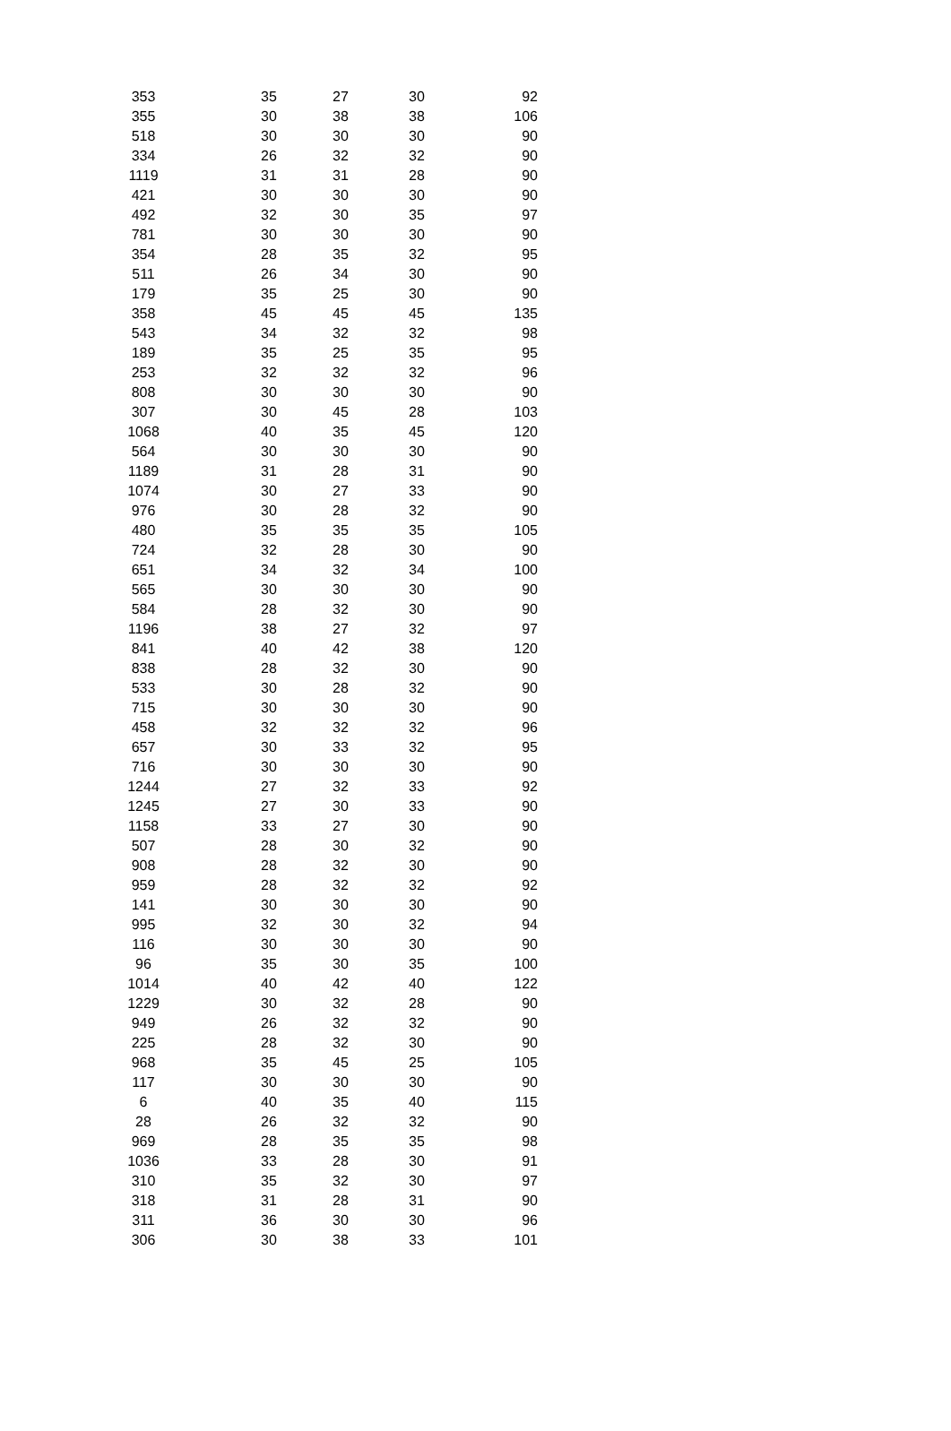| 353 | | 35 | 27 | 30 | 92 |
| 355 | | 30 | 38 | 38 | 106 |
| 518 | | 30 | 30 | 30 | 90 |
| 334 | | 26 | 32 | 32 | 90 |
| 1119 | | 31 | 31 | 28 | 90 |
| 421 | | 30 | 30 | 30 | 90 |
| 492 | | 32 | 30 | 35 | 97 |
| 781 | | 30 | 30 | 30 | 90 |
| 354 | | 28 | 35 | 32 | 95 |
| 511 | | 26 | 34 | 30 | 90 |
| 179 | | 35 | 25 | 30 | 90 |
| 358 | | 45 | 45 | 45 | 135 |
| 543 | | 34 | 32 | 32 | 98 |
| 189 | | 35 | 25 | 35 | 95 |
| 253 | | 32 | 32 | 32 | 96 |
| 808 | | 30 | 30 | 30 | 90 |
| 307 | | 30 | 45 | 28 | 103 |
| 1068 | | 40 | 35 | 45 | 120 |
| 564 | | 30 | 30 | 30 | 90 |
| 1189 | | 31 | 28 | 31 | 90 |
| 1074 | | 30 | 27 | 33 | 90 |
| 976 | | 30 | 28 | 32 | 90 |
| 480 | | 35 | 35 | 35 | 105 |
| 724 | | 32 | 28 | 30 | 90 |
| 651 | | 34 | 32 | 34 | 100 |
| 565 | | 30 | 30 | 30 | 90 |
| 584 | | 28 | 32 | 30 | 90 |
| 1196 | | 38 | 27 | 32 | 97 |
| 841 | | 40 | 42 | 38 | 120 |
| 838 | | 28 | 32 | 30 | 90 |
| 533 | | 30 | 28 | 32 | 90 |
| 715 | | 30 | 30 | 30 | 90 |
| 458 | | 32 | 32 | 32 | 96 |
| 657 | | 30 | 33 | 32 | 95 |
| 716 | | 30 | 30 | 30 | 90 |
| 1244 | | 27 | 32 | 33 | 92 |
| 1245 | | 27 | 30 | 33 | 90 |
| 1158 | | 33 | 27 | 30 | 90 |
| 507 | | 28 | 30 | 32 | 90 |
| 908 | | 28 | 32 | 30 | 90 |
| 959 | | 28 | 32 | 32 | 92 |
| 141 | | 30 | 30 | 30 | 90 |
| 995 | | 32 | 30 | 32 | 94 |
| 116 | | 30 | 30 | 30 | 90 |
| 96 | | 35 | 30 | 35 | 100 |
| 1014 | | 40 | 42 | 40 | 122 |
| 1229 | | 30 | 32 | 28 | 90 |
| 949 | | 26 | 32 | 32 | 90 |
| 225 | | 28 | 32 | 30 | 90 |
| 968 | | 35 | 45 | 25 | 105 |
| 117 | | 30 | 30 | 30 | 90 |
| 6 | | 40 | 35 | 40 | 115 |
| 28 | | 26 | 32 | 32 | 90 |
| 969 | | 28 | 35 | 35 | 98 |
| 1036 | | 33 | 28 | 30 | 91 |
| 310 | | 35 | 32 | 30 | 97 |
| 318 | | 31 | 28 | 31 | 90 |
| 311 | | 36 | 30 | 30 | 96 |
| 306 | | 30 | 38 | 33 | 101 |